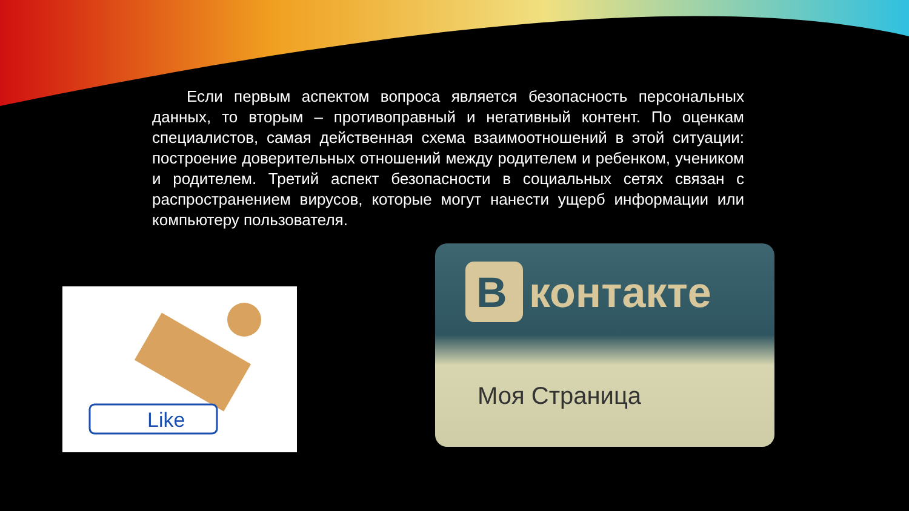Если первым аспектом вопроса является безопасность персональных данных, то вторым – противоправный и негативный контент. По оценкам специалистов, самая действенная схема взаимоотношений в этой ситуации: построение доверительных отношений между родителем и ребенком, учеником и родителем. Третий аспект безопасности в социальных сетях связан с распространением вирусов, которые могут нанести ущерб информации или компьютеру пользователя.
Like
В
контакте
Моя Страница